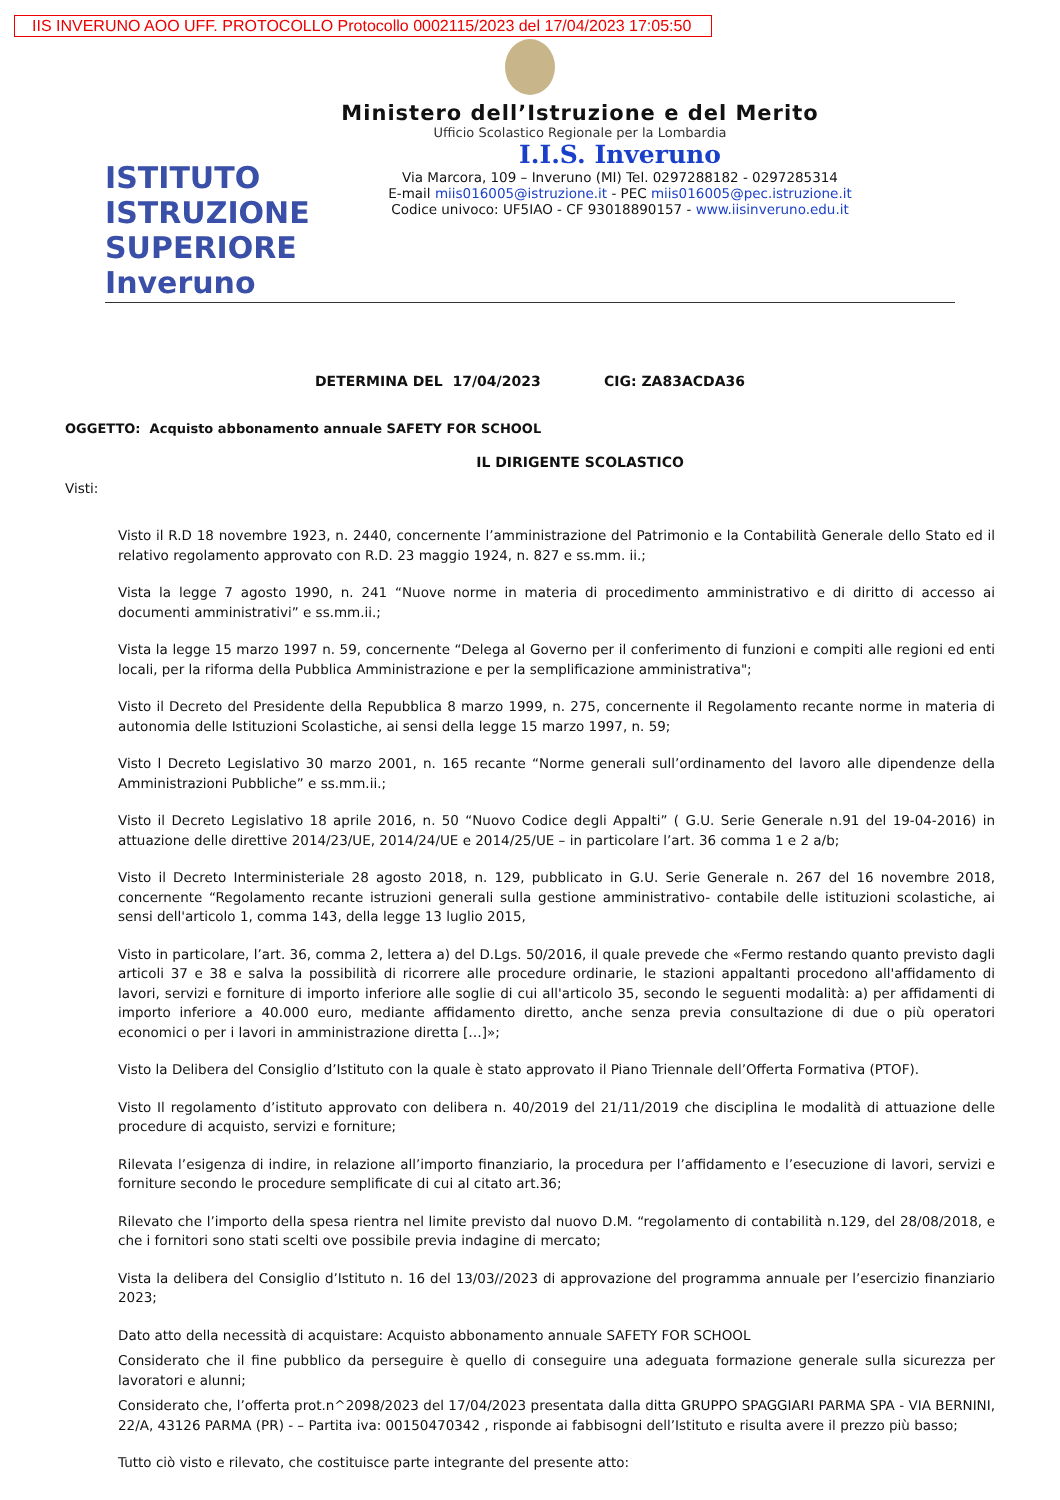IIS INVERUNO AOO UFF. PROTOCOLLO Protocollo 0002115/2023 del 17/04/2023 17:05:50
Ministero dell’Istruzione e del Merito
Ufficio Scolastico Regionale per la Lombardia
ISTITUTO ISTRUZIONE SUPERIORE Inveruno
I.I.S. Inveruno
Via Marcora, 109 – Inveruno (MI) Tel. 0297288182 - 0297285314
E-mail miis016005@istruzione.it - PEC miis016005@pec.istruzione.it
Codice univoco: UF5IAO - CF 93018890157 - www.iisinveruno.edu.it
DETERMINA DEL 17/04/2023 CIG: ZA83ACDA36
OGGETTO: Acquisto abbonamento annuale SAFETY FOR SCHOOL
IL DIRIGENTE SCOLASTICO
Visti:
Visto il R.D 18 novembre 1923, n. 2440, concernente l’amministrazione del Patrimonio e la Contabilità Generale dello Stato ed il relativo regolamento approvato con R.D. 23 maggio 1924, n. 827 e ss.mm. ii.;
Vista la legge 7 agosto 1990, n. 241 “Nuove norme in materia di procedimento amministrativo e di diritto di accesso ai documenti amministrativi” e ss.mm.ii.;
Vista la legge 15 marzo 1997 n. 59, concernente “Delega al Governo per il conferimento di funzioni e compiti alle regioni ed enti locali, per la riforma della Pubblica Amministrazione e per la semplificazione amministrativa";
Visto il Decreto del Presidente della Repubblica 8 marzo 1999, n. 275, concernente il Regolamento recante norme in materia di autonomia delle Istituzioni Scolastiche, ai sensi della legge 15 marzo 1997, n. 59;
Visto l Decreto Legislativo 30 marzo 2001, n. 165 recante “Norme generali sull’ordinamento del lavoro alle dipendenze della Amministrazioni Pubbliche” e ss.mm.ii.;
Visto il Decreto Legislativo 18 aprile 2016, n. 50 “Nuovo Codice degli Appalti” ( G.U. Serie Generale n.91 del 19-04-2016) in attuazione delle direttive 2014/23/UE, 2014/24/UE e 2014/25/UE – in particolare l’art. 36 comma 1 e 2 a/b;
Visto il Decreto Interministeriale 28 agosto 2018, n. 129, pubblicato in G.U. Serie Generale n. 267 del 16 novembre 2018, concernente “Regolamento recante istruzioni generali sulla gestione amministrativo- contabile delle istituzioni scolastiche, ai sensi dell'articolo 1, comma 143, della legge 13 luglio 2015,
Visto in particolare, l’art. 36, comma 2, lettera a) del D.Lgs. 50/2016, il quale prevede che «Fermo restando quanto previsto dagli articoli 37 e 38 e salva la possibilità di ricorrere alle procedure ordinarie, le stazioni appaltanti procedono all'affidamento di lavori, servizi e forniture di importo inferiore alle soglie di cui all'articolo 35, secondo le seguenti modalità: a) per affidamenti di importo inferiore a 40.000 euro, mediante affidamento diretto, anche senza previa consultazione di due o più operatori economici o per i lavori in amministrazione diretta […]»;
Visto la Delibera del Consiglio d’Istituto con la quale è stato approvato il Piano Triennale dell’Offerta Formativa (PTOF).
Visto Il regolamento d’istituto approvato con delibera n. 40/2019 del 21/11/2019 che disciplina le modalità di attuazione delle procedure di acquisto, servizi e forniture;
Rilevata l’esigenza di indire, in relazione all’importo finanziario, la procedura per l’affidamento e l’esecuzione di lavori, servizi e forniture secondo le procedure semplificate di cui al citato art.36;
Rilevato che l’importo della spesa rientra nel limite previsto dal nuovo D.M. “regolamento di contabilità n.129, del 28/08/2018, e che i fornitori sono stati scelti ove possibile previa indagine di mercato;
Vista la delibera del Consiglio d’Istituto n. 16 del 13/03//2023 di approvazione del programma annuale per l’esercizio finanziario 2023;
Dato atto della necessità di acquistare: Acquisto abbonamento annuale SAFETY FOR SCHOOL
Considerato che il fine pubblico da perseguire è quello di conseguire una adeguata formazione generale sulla sicurezza per lavoratori e alunni;
Considerato che, l’offerta prot.n^2098/2023 del 17/04/2023 presentata dalla ditta GRUPPO SPAGGIARI PARMA SPA - VIA BERNINI, 22/A, 43126 PARMA (PR) - – Partita iva: 00150470342 , risponde ai fabbisogni dell’Istituto e risulta avere il prezzo più basso;
Tutto ciò visto e rilevato, che costituisce parte integrante del presente atto: